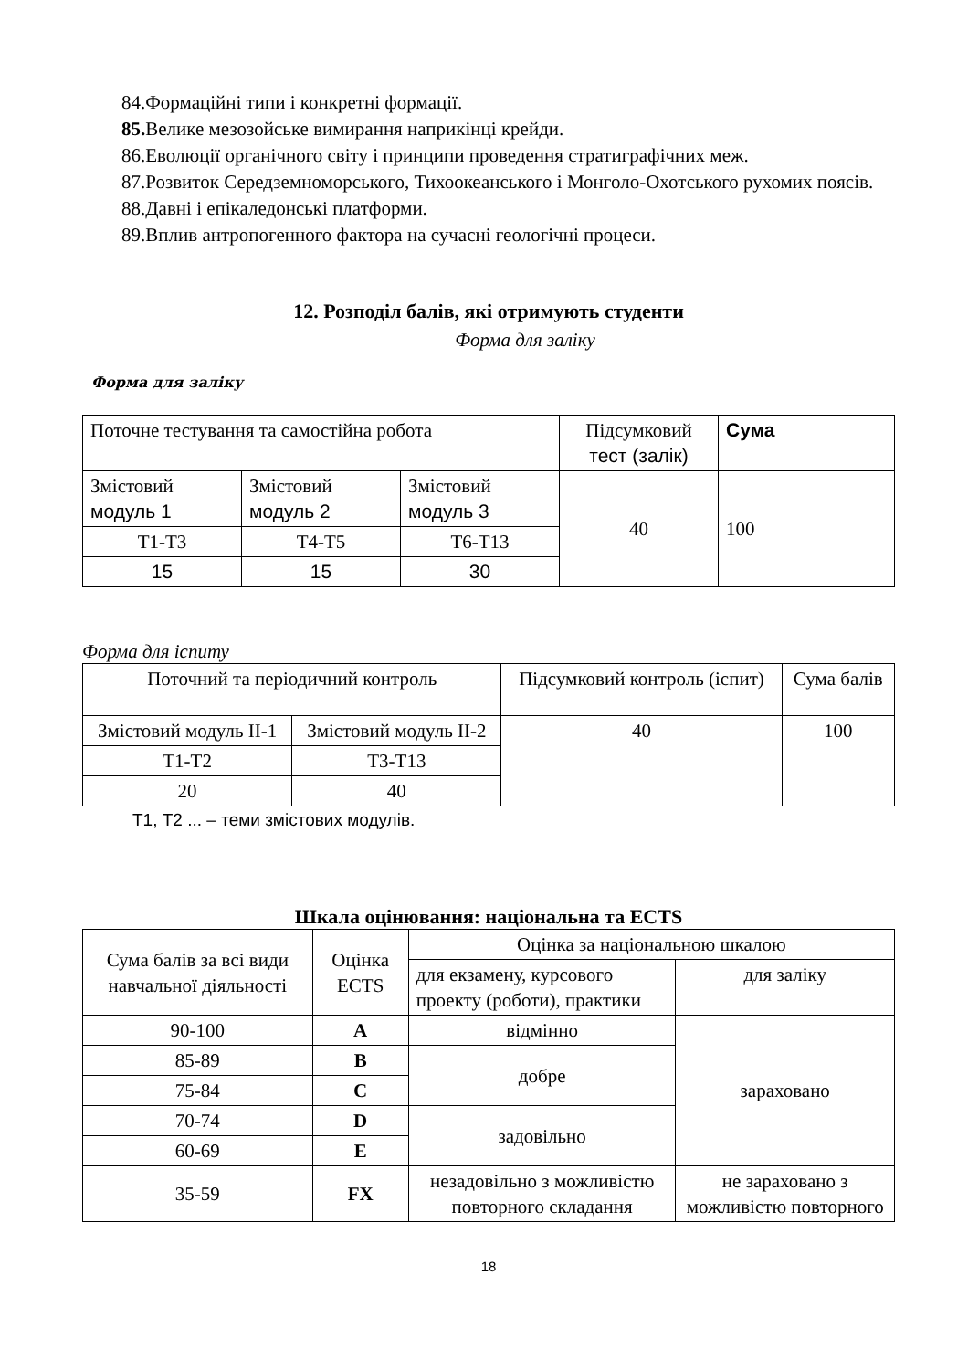84.Формаційні типи і конкретні формації.
85. Велике мезозойське вимирання наприкінці крейди.
86.Еволюції органічного світу і принципи проведення стратиграфічних меж.
87.Розвиток Середземноморського, Тихоокеанського і Монголо-Охотського рухомих поясів.
88.Давні і епікаледонські платформи.
89.Вплив антропогенного фактора на сучасні геологічні процеси.
12. Розподіл балів, які отримують студенти
Форма для заліку
Форма для заліку
| Поточне тестування та самостійна робота | | | Підсумковий тест (залік) | Сума |
| Змістовий модуль 1 | Змістовий модуль 2 | Змістовий модуль 3 | 40 | 100 |
| Т1-Т3 | Т4-Т5 | Т6-Т13 | | |
| 15 | 15 | 30 | | |
Форма для іспиту
| Поточний та періодичний контроль | | Підсумковий контроль (іспит) | Сума балів |
| Змістовий модуль ІІ-1 | Змістовий модуль ІІ-2 | 40 | 100 |
| Т1-Т2 | Т3-Т13 | | |
| 20 | 40 | | |
Т1, Т2 ... – теми змістових модулів.
Шкала оцінювання: національна та ECTS
| Сума балів за всі види навчальної діяльності | Оцінка ECTS | Оцінка за національною шкалою | |
| | | для екзамену, курсового проекту (роботи), практики | для заліку |
| 90-100 | A | відмінно | зараховано |
| 85-89 | B | добре | |
| 75-84 | C | | |
| 70-74 | D | задовільно | |
| 60-69 | E | | |
| 35-59 | FX | незадовільно з можливістю повторного складання | не зараховано з можливістю повторного |
18